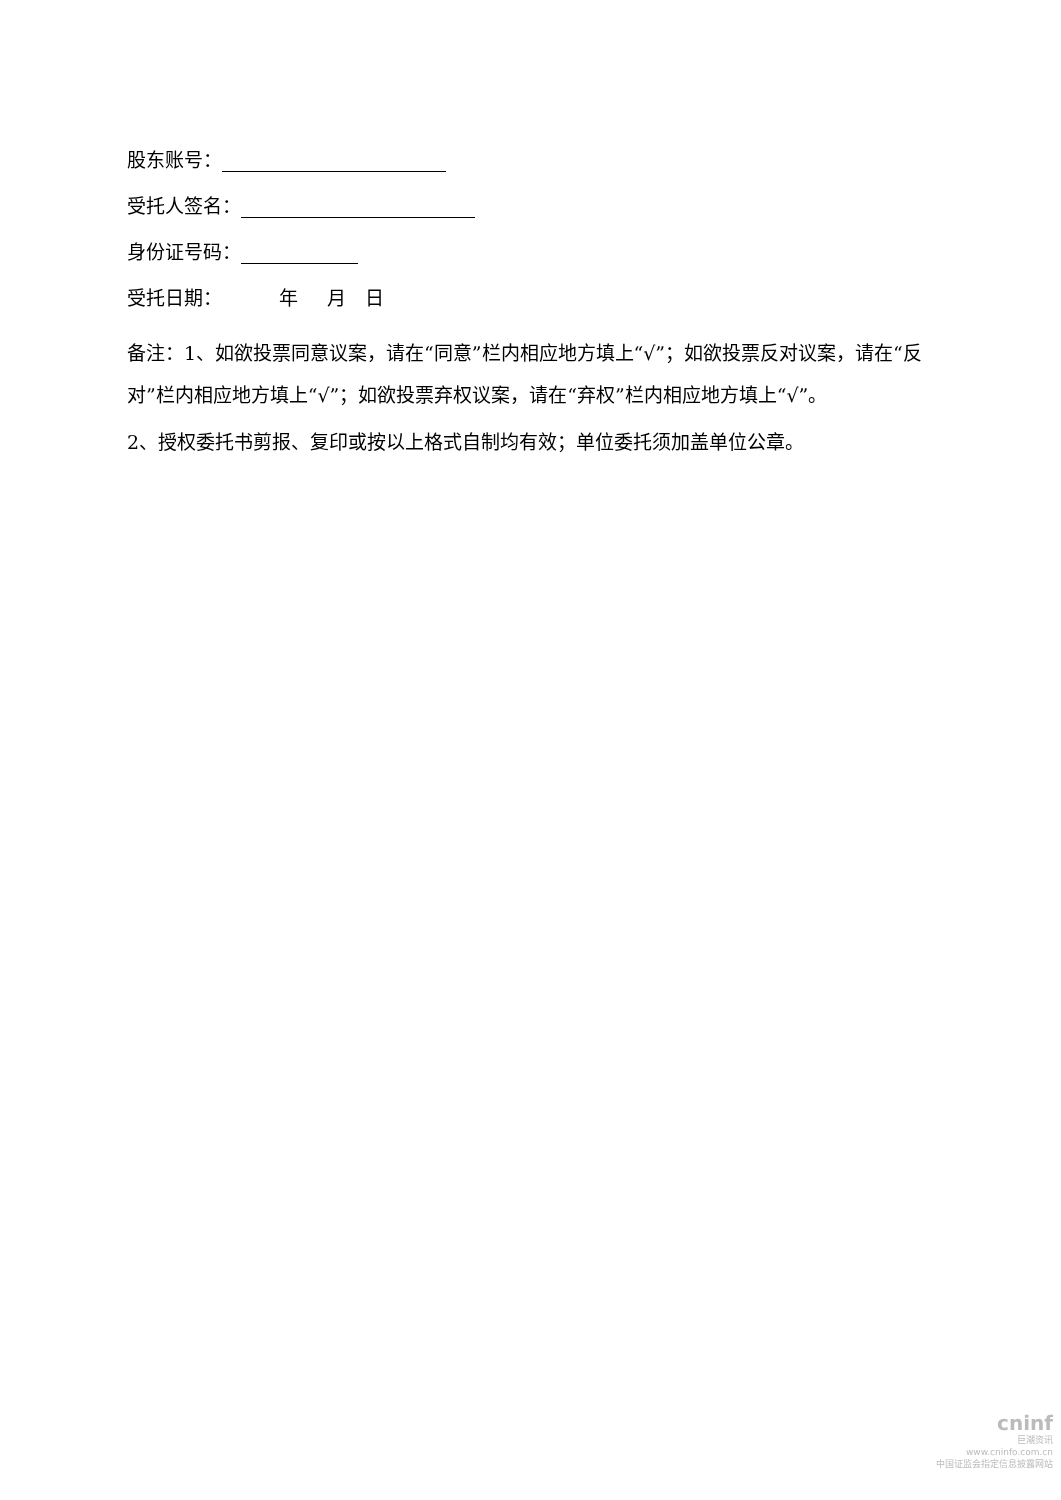股东账号：
受托人签名：
身份证号码：
受托日期：   年  月 日
备注：1、如欲投票同意议案，请在“同意”栏内相应地方填上“√”；如欲投票反对议案，请在“反对”栏内相应地方填上“√”；如欲投票弃权议案，请在“弃权”栏内相应地方填上“√”。
2、授权委托书剪报、复印或按以上格式自制均有效；单位委托须加盖单位公章。
cninf
巨潮资讯
www.cninfo.com.cn
中国证监会指定信息披露网站